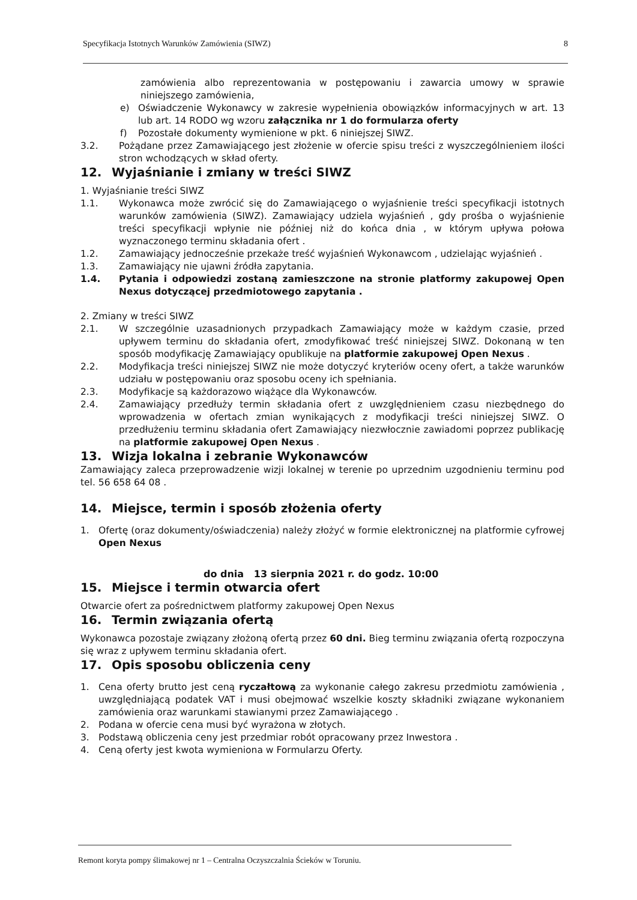Specyfikacja Istotnych Warunków Zamówienia (SIWZ) 8
zamówienia albo reprezentowania w postępowaniu i zawarcia umowy w sprawie niniejszego zamówienia,
e) Oświadczenie Wykonawcy w zakresie wypełnienia obowiązków informacyjnych w art. 13 lub art. 14 RODO wg wzoru załącznika nr 1 do formularza oferty
f) Pozostałe dokumenty wymienione w pkt. 6 niniejszej SIWZ.
3.2. Pożądane przez Zamawiającego jest złożenie w ofercie spisu treści z wyszczególnieniem ilości stron wchodzących w skład oferty.
12. Wyjaśnianie i zmiany w treści SIWZ
1. Wyjaśnianie treści SIWZ
1.1. Wykonawca może zwrócić się do Zamawiającego o wyjaśnienie treści specyfikacji istotnych warunków zamówienia (SIWZ). Zamawiający udziela wyjaśnień , gdy prośba o wyjaśnienie treści specyfikacji wpłynie nie później niż do końca dnia , w którym upływa połowa wyznaczonego terminu składania ofert .
1.2. Zamawiający jednocześnie przekaże treść wyjaśnień Wykonawcom , udzielając wyjaśnień .
1.3. Zamawiający nie ujawni źródła zapytania.
1.4. Pytania i odpowiedzi zostaną zamieszczone na stronie platformy zakupowej Open Nexus dotyczącej przedmiotowego zapytania .
2. Zmiany w treści SIWZ
2.1. W szczególnie uzasadnionych przypadkach Zamawiający może w każdym czasie, przed upływem terminu do składania ofert, zmodyfikować treść niniejszej SIWZ. Dokonaną w ten sposób modyfikację Zamawiający opublikuje na platformie zakupowej Open Nexus .
2.2. Modyfikacja treści niniejszej SIWZ nie może dotyczyć kryteriów oceny ofert, a także warunków udziału w postępowaniu oraz sposobu oceny ich spełniania.
2.3. Modyfikacje są każdorazowo wiążące dla Wykonawców.
2.4. Zamawiający przedłuży termin składania ofert z uwzględnieniem czasu niezbędnego do wprowadzenia w ofertach zmian wynikających z modyfikacji treści niniejszej SIWZ. O przedłużeniu terminu składania ofert Zamawiający niezwłocznie zawiadomi poprzez publikację na platformie zakupowej Open Nexus .
13. Wizja lokalna i zebranie Wykonawców
Zamawiający zaleca przeprowadzenie wizji lokalnej w terenie po uprzednim uzgodnieniu terminu pod tel. 56 658 64 08 .
14. Miejsce, termin i sposób złożenia oferty
1. Ofertę (oraz dokumenty/oświadczenia) należy złożyć w formie elektronicznej na platformie cyfrowej Open Nexus
do dnia 13 sierpnia 2021 r. do godz. 10:00
15. Miejsce i termin otwarcia ofert
Otwarcie ofert za pośrednictwem platformy zakupowej Open Nexus
16. Termin związania ofertą
Wykonawca pozostaje związany złożoną ofertą przez 60 dni. Bieg terminu związania ofertą rozpoczyna się wraz z upływem terminu składania ofert.
17. Opis sposobu obliczenia ceny
1. Cena oferty brutto jest ceną ryczałtową za wykonanie całego zakresu przedmiotu zamówienia , uwzględniającą podatek VAT i musi obejmować wszelkie koszty składniki związane wykonaniem zamówienia oraz warunkami stawianymi przez Zamawiającego .
2. Podana w ofercie cena musi być wyrażona w złotych.
3. Podstawą obliczenia ceny jest przedmiar robót opracowany przez Inwestora .
4. Ceną oferty jest kwota wymieniona w Formularzu Oferty.
Remont koryta pompy ślimakowej nr 1 – Centralna Oczyszczalnia Ścieków w Toruniu.